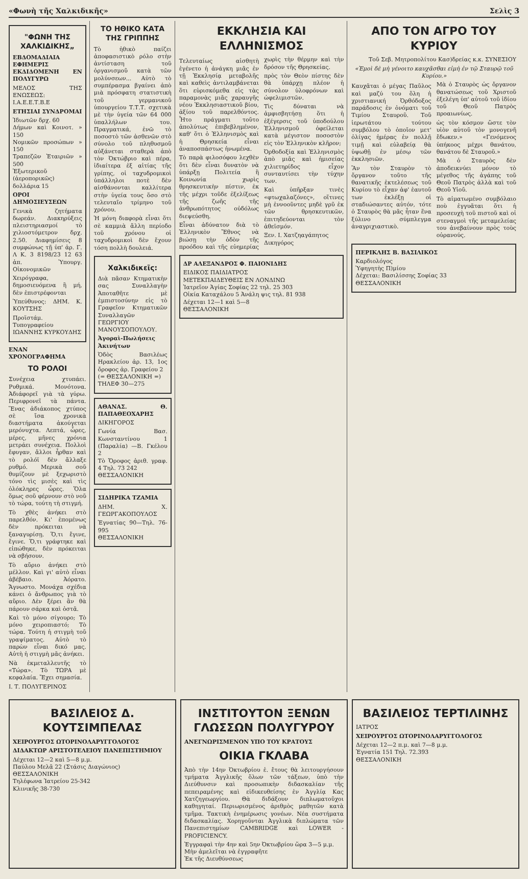«Φωνὴ τῆς Χαλκιδικῆς» Σελὶς 3
"ΦΩΝΗ ΤΗΣ ΧΑΛΚΙΔΙΚΗΣ„
ΕΒΔΟΜΑΔΙΑΙΑ ΕΦΗΜΕΡΙΣ ΕΚΔΙΔΟΜΕΝΗ ΕΝ ΠΟΛΥΓΥΡΩ
ΜΕΛΟΣ ΤΗΣ ΕΝΩΣΕΩΣ: Ι.Α.Ε.Ε.Τ.Β.Ε
ΕΤΗΣΙΑΙ ΣΥΝΔΡΟΜΑΙ
Ἰδιωτῶν δρχ. 60
Δήμων καὶ Κοινοτ. » 150
Νομικῶν προσώπων » 150
Τραπεζῶν Ἑταιριῶν » 500
Ἐξωτερικοῦ (ἀεροπορικῶς) δολλάρια 15
ΟΡΟΙ ΔΗΜΟΣΙΕΥΣΕΩΝ
Γενικὰ ζητήματα δωρεάν. Διακηρύξεις πλειστηριασμοί τὸ χιλιοστόμετρον δρχ. 2.50. Διαφημίσεις 8 συμφώνως τῇ ὑπ' ἀρ. Γ. Λ Κ. 3 8198/23 12 63 ἀπ. Ὑπουργ. Οἰκονομικῶν
Χειρόγραφα, δημοσιευόμενα ἢ μή, δὲν ἐπιστρέφονται
Ὑπεύθυνος: ΔΗΜ. Κ. ΚΟΥΤΣΗΣ
Προϊστάμ. Τυπογραφείου ΙΩΑΝΝΗΣ ΚΥΡΚΟΥΔΗΣ
ΕΝΑΝ ΧΡΟΝΟΓΡΑΦΗΜΑ
ΤΟ ΡΟΛΟΙ
Συνέχεια χτυπάει. Ρυθμικά. Μονότονα. Ἀδιάφορεῖ γιὰ τὰ γύρω. Περιφρονεῖ τὰ πάντα. Ἕνας ἀδιάκοπος χτύπος σὲ ἴσα χρονικὰ διαστήματα ἀκούγεται μερόνυχτα. Λεπτά, ὧρες, μέρες, μῆνες χρόνια μετράει συνέχεια. Πολλοὶ ἔφυγαν, ἄλλοι ἦρθαν καὶ τὸ ρολόϊ δὲν ἄλλαξε ρυθμό. Μερικὰ σοῦ θυμίζουν μὲ ξεχωριστὸ τόνο τὶς μισὲς καὶ τὶς ὁλόκληρες ὧρες. Ὅλα ὅμως σοῦ φέρνουν στὸ νοῦ τὸ τώρα, τούτη τὴ στιγμή.
Τὸ χθὲς ἀνήκει στὸ παρελθόν. Κι' ἑπομένως δὲν πρόκειται νὰ ξαναγυρίσῃ. Ὅ,τι ἔγινε, ἔγινε. Ὅ,τι γράφτηκε καὶ εἰπώθηκε, δὲν πρόκειται νὰ σβήσουν.
Τὸ αὔριο ἀνήκει στὸ μέλλον. Καὶ γι' αὐτὸ εἶναι ἀβέβαιο. Ἀόρατο. Ἄγνωστο. Μονάχα σχέδια κάνει ὁ ἄνθρωπος γιὰ τὸ αὔριο. Δὲν ξέρει ἂν θὰ πάρουν σάρκα καὶ ὀστᾶ.
Καὶ τὸ μόνο σίγουρο; Τὸ μόνο χειροπιαστό; Τὸ τώρα. Τούτη ἡ στιγμὴ τοῦ γραψίματος. Αὐτὸ τὸ παρὼν εἶναι δικό μας. Αὐτὴ ἡ στιγμὴ μᾶς ἀνήκει.
Νὰ ἐκμεταλλευτῆς τὸ «Τώρα». Τὸ ΤΩΡΑ μὲ κεφαλαία. Ἔχει σημασία.
Ι. Τ. ΠΟΛΥΓΕΡΙΝΟΣ
ΤΟ ΗΘΙΚΟ ΚΑΤΑ ΤΗΣ ΓΡΙΠΠΗΣ
Τὸ ἠθικὸ παίζει ἀποφασιστικὸ ρόλο στὴν ἀντίσταση τοῦ ὀργανισμοῦ κατὰ τῶν μολύνσεων... Αὐτὸ τὸ συμπέρασμα βγαίνει ἀπὸ μιὰ πρόσφατη στατιστικὴ τοῦ γερμανικοῦ ὑπουργείου Τ.Τ.Τ. σχετικὰ μὲ τὴν ὑγεία τῶν 64 000 ὑπαλλήλων του. Πραγματικά, ἐνῶ τὸ ποσοστὸ τῶν ἀσθενῶν στὸ σύνολο τοῦ πληθυσμοῦ αὐξάνεται σταθερὰ ἀπὸ τὸν Ὀκτώβριο καὶ πέρα, ἰδιαίτερα ἐξ αἰτίας τῆς γρίπης, οἱ ταχυδρομικοὶ ὑπάλληλοι ποτὲ δὲν αἰσθάνονται καλλίτερα στὴν ὑγεία τους ὅσο στὸ τελευταῖο τρίμηνο τοῦ χρόνου.
Ἡ μόνη διαφορὰ εἶναι ὅτι σὲ καμμιὰ ἄλλη περίοδο τοῦ χρόνου οἱ ταχυδρομικοὶ δὲν ἔχουν τόση πολλὴ δουλειά.
Χαλκιδικεῖς:
Διὰ πᾶσαν Κτηματικὴν σας Συναλλαγὴν Ἀποταθῆτε μὲ ἐμπιστοσύνην εἰς τὸ Γραφεῖον Κτηματικῶν Συναλλαγῶν ΓΕΩΡΓΙΟΥ ΜΑΝΟΥΣΟΠΟΥΛΟΥ.
Ἀγοραὶ-Πωλήσεις Ἀκινήτων
Ὁδὸς Βασιλέως Ηρακλείου ἀρ. 13, 1ος ὄροφος ἀρ. Γραφείου 2
(= ΘΕΣΣΑΛΟΝΙΚΗ =)
ΤΗΛΕΦ 30—275
ΑΘΑΝΑΣ. Θ. ΠΑΠΑΘΕΟΧΑΡΗΣ
ΔΙΚΗΓΟΡΟΣ
Γωνία Βασ. Κωνσταντίνου 1 (Παραλία) —Β. Γκέλου 2
Τὸ Ὄροφος ἀριθ. γραφ. 4 Τηλ. 73 242
ΘΕΣΣΑΛΟΝΙΚΗ
ΣΙΔΗΡΙΚΑ ΤΖΑΜΙΑ
ΔΗΜ. Χ. ΓΕΩΡΓΑΚΟΠΟΥΛΟΣ
Ἐγνατίας 90—Τηλ. 76-995
ΘΕΣΣΑΛΟΝΙΚΗ
ΕΚΚΛΗΣΙΑ ΚΑΙ ΕΛΛΗΝΙΣΜΟΣ
Τελευταίως αἰσθητὴ ἐγένετο ἡ ἀνάγκη μιᾶς ἐν τῇ Ἐκκλησίᾳ μεταβολῆς καὶ καθεὶς ἀντιλαμβάνεται ὅτι εὑρισκόμεθα εἰς τὰς παραμονὰς μιᾶς χαραυγῆς νέου Ἐκκλησιαστικοῦ βίου, ἀξίου τοῦ παρελθόντος. Ἦτο πράγματι τοῦτο ἀπολύτως ἐπιβεβλημένον, καθ' ὅτι ὁ Ἑλληνισμὸς καὶ ἡ Θρησκεία εἶναι ἀναποσπάστως ἡνωμένα.
Τὸ παρὰ φιλοσόφου λεχθὲν ὅτι δὲν εἶναι δυνατὸν νὰ ὑπάρξῃ Πολιτεία ἢ Κοινωνία χωρὶς θρησκευτικὴν πίστιν, ἐκ τῆς μέχρι τοῦδε ἐξελίξεως τῆς ζωῆς τῆς ἀνθρωπότητος οὐδόλως διεψεύσθη.
Εἶναι ἀδύνατον διὰ τὸ Ἑλληνικὸν Ἔθνος νὰ βιώσῃ τὴν ὁδὸν τῆς προόδου καὶ τῆς εὐημερίας χωρὶς τὴν θέρμην καὶ τὴν δρόσον τῆς Θρησκείας.
πρὸς τὸν Θεὸν πίστης δὲν θὰ ὑπάρχῃ πλέον ἡ σύνολον ὑλοφρόνων καὶ ὠφελιμιστῶν.
Τὶς δύναται νὰ ἀμφισβητήσῃ ὅτι ἡ ἐξέγερσις τοῦ ὑποδούλου Ἑλληνισμοῦ ὀφείλεται κατὰ μέγιστον ποσοστὸν εἰς τὸν Ἑλληνικὸν κλῆρον;
Ὀρθοδοξία καὶ Ἑλληνισμὸς ἀπὸ μιᾶς καὶ ἡμισείας χιλιετηρίδος εἶχον συνταυτίσει τὴν τύχην των.
Καὶ ὑπῆρξαν τινὲς «φτωχαλαζόνες», οἵτινες μὴ ἐννοοῦντες μηδὲ γρῦ ἐκ τῶν θρησκευτικῶν, ἐπιτηδεύονται τὸν ἀθεϊσμόν.
Ξεν. Ι. Χατζηαγάπητος
Δικηγόρος
ΔΡ ΑΛΕΞΑΝΔΡΟΣ Φ. ΠΑΙΟΝΙΔΗΣ
ΕΙΔΙΚΟΣ ΠΑΙΔΙΑΤΡΟΣ
ΜΕΤΕΚΠΑΙΔΕΥΘΕΙΣ ΕΝ ΛΟΝΔΙΝΩ
Ἰατρεῖον Ἁγίας Σοφίας 22 τηλ. 25 303
Οἰκία Καταχάλου 5 Ἀνάλη ψις τηλ. 81 938
Δέχεται 12—1 καὶ 5—8
ΘΕΣΣΑΛΟΝΙΚΗ
ΑΠΟ ΤΟΝ ΑΓΡΟ ΤΟΥ ΚΥΡΙΟΥ
Τοῦ Σεβ. Μητροπολίτου Κασ)δρείας κ.κ. ΣΥΝΕΣΙΟΥ
«Ἐμοὶ δὲ μὴ γένοιτο καυχᾶσθαι εἰμὴ ἐν τῷ Σταυρῷ τοῦ Κυρίου.»
Καυχᾶται ὁ μέγας Παῦλος καὶ μαζύ του ὅλη ἡ χριστιανική Ὀρθόδοξος παράδοσις ἐν ὀνόματι τοῦ Τιμίου Σταυροῦ. Τοῦ ἱερωτάτου τούτου συμβόλου τὸ ὁποῖον μετ' ὀλίγας ἡμέρας ἐν πολλῇ τιμῇ καὶ εὐλαβείᾳ θὰ ὑψωθῇ ἐν μέσῳ τῶν ἐκκλησιῶν.
Ἂν τὸν Σταυρὸν τὸ ὄργανον τοῦτο τῆς θανατικῆς ἐκτελέσεως τοῦ Κυρίου τὸ εἶχαν ἀφ' ἑαυτοῦ των ἐκλέξῃ οἱ σταδιώσαντες αὐτόν, τότε ὁ Σταυρὸς θὰ μᾶς ἦταν ἕνα ξύλινο σύμπλεγμα ἀναγριχιαστικὸ.
Μὰ ὁ Σταυρὸς ὡς ὄργανον θανατώσεως τοῦ Χριστοῦ ἐξελέγη ὑπ' αὐτοῦ τοῦ ἰδίου τοῦ Θεοῦ Πατρὸς προαιωνίως.
ὡς τὸν κόσμον ὥστε τὸν υἱὸν αὐτοῦ τὸν μονογενῆ ἔδωκεν.» «Γενόμενος ὑπήκοος μέχρι θανάτου, θανάτου δὲ Σταυροῦ.»
Μὰ ὁ Σταυρὸς δὲν ἀποδεικνύει μόνον τὸ μέγεθος τῆς ἀγάπης τοῦ Θεοῦ Πατρὸς ἀλλὰ καὶ τοῦ Θεοῦ Υἱοῦ.
Τὸ αἱματωμένο συμβόλαιο ποὺ ἐγγυᾶται ὅτι ἡ προσευχὴ τοῦ πιστοῦ καὶ οἱ στεναγμοὶ τῆς μεταμελείας του ἀνεβαίνουν πρὸς τοὺς οὐρανούς.
ΠΕΡΙΚΛΗΣ Β. ΒΑΣΙΛΙΚΟΣ
Καρδιολόγος
Ὑφηγητὴς Π)μίου
Δέχεται: Βασιλίσσης Σοφίας 33
ΘΕΣΣΑΛΟΝΙΚΗ
ΒΑΣΙΛΕΙΟΣ Δ. ΚΟΥΤΣΙΜΠΕΛΑΣ
ΧΕΙΡΟΥΡΓΟΣ ΩΤΟΡΙΝΟΛΑΡΥΓΓΟΛΟΓΟΣ
ΔΙΔΑΚΤΩΡ ΑΡΙΣΤΟΤΕΛΕΙΟΥ ΠΑΝΕΠΙΣΤΗΜΙΟΥ
Δέχεται 12—2 καὶ 5—8 μ.μ.
Παύλου Μελᾶ 22 (Στάσις Διαγώνιος)
ΘΕΣΣΑΛΟΝΙΚΗ
Τηλέφωνα Ἰατρείου 25-342
Κλινικῆς 38-730
ΙΝΣΤΙΤΟΥΤΟΝ ΞΕΝΩΝ ΓΛΩΣΣΩΝ ΠΟΛΥΓΥΡΟΥ
ΑΝΕΓΝΩΡΙΣΜΕΝΟΝ ΥΠΟ ΤΟΥ ΚΡΑΤΟΥΣ
ΟΙΚΙΑ ΓΚΛΑΒΑ
Ἀπὸ τὴν 14ην Ὀκτωβρίου ἐ. ἔτους θὰ λειτουργήσουν τμήματα Ἀγγλικῆς ὅλων τῶν τάξεων, ὑπὸ τὴν Διεύθυνσιν καὶ προσωπικὴν διδασκαλίαν τῆς πεπειραμένης καὶ εἰδικευθείσης ἐν Ἀγγλίᾳ Κας Χατζηγεωργίου. Θὰ διδάξουν διπλωματοῦχοι καθηγηταί. Περιωρισμένος ἀριθμὸς μαθητῶν κατὰ τμῆμα. Τακτικὴ ἐνημέρωσις γονέων. Νέα συστήματα διδασκαλίας. Χορηγοῦνται Ἀγγλικὰ διπλώματα τῶν Πανεπιστημίων CAMBRIDGE καὶ LOWER - PROFICIENCY.
Ἐγγραφαὶ τὴν 4ην καὶ 5ην Ὀκτωβρίου ὥρα 3—5 μ.μ.
Μὴν ἀμελεῖται νὰ ἐγγραφῆτε
Ἐκ τῆς Διευθύνσεως
ΒΑΣΙΛΕΙΟΣ ΤΕΡΤΙΛΙΝΗΣ
ΙΑΤΡΟΣ
ΧΕΙΡΟΥΡΓΟΣ ΩΤΟΡΙΝΟΛΑΡΥΓΓΟΛΟΓΟΣ
Δέχεται 12—2 π.μ. καὶ 7—8 μ.μ.
Ἐγνατία 151 Τηλ. 72.393
ΘΕΣΣΑΛΟΝΙΚΗ